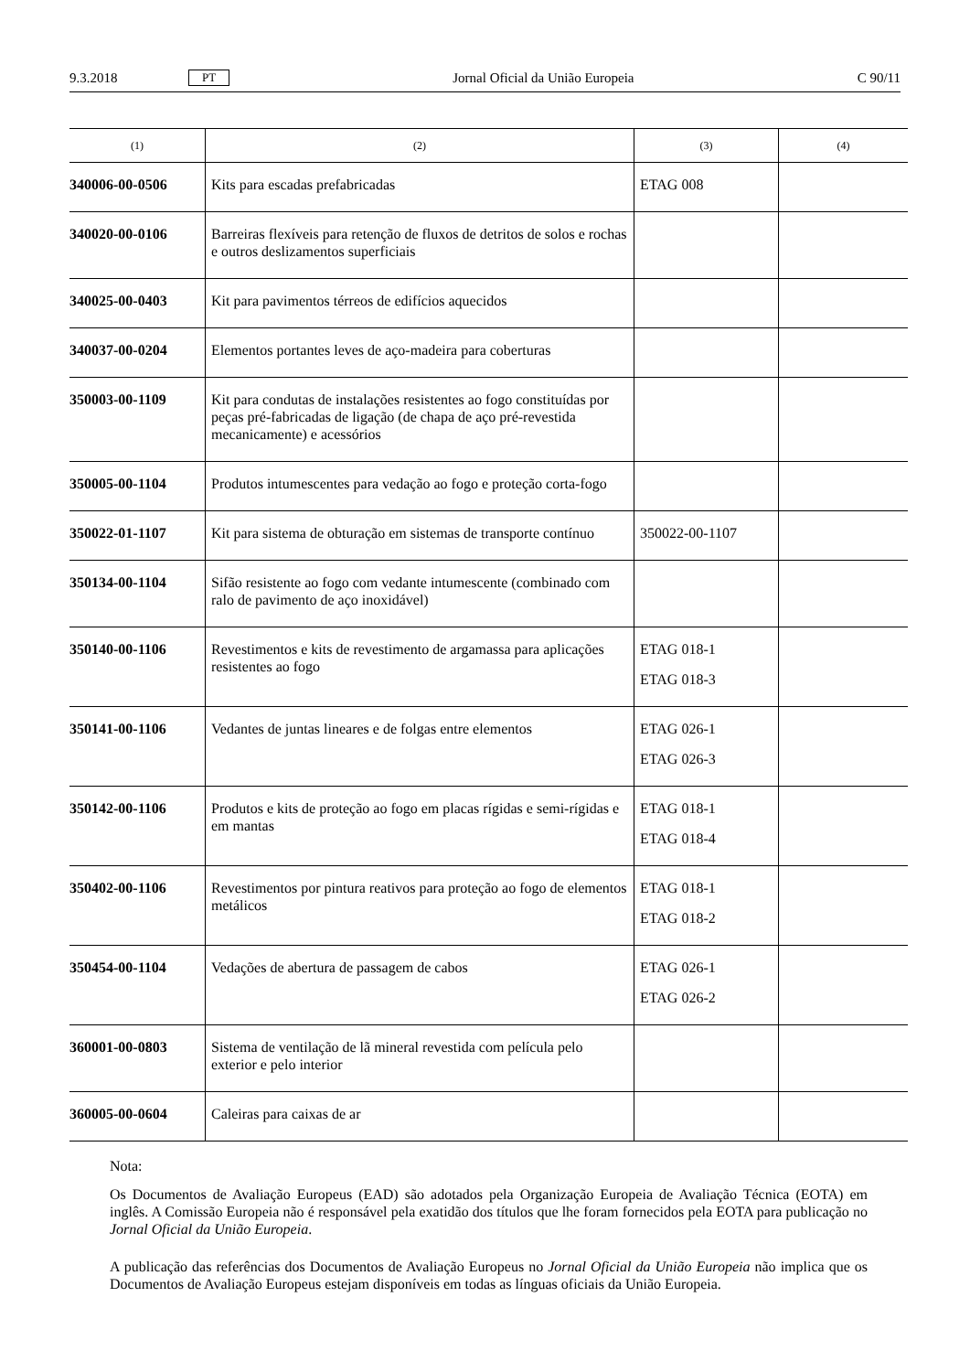9.3.2018 PT Jornal Oficial da União Europeia C 90/11
| (1) | (2) | (3) | (4) |
| --- | --- | --- | --- |
| 340006-00-0506 | Kits para escadas prefabricadas | ETAG 008 | |
| 340020-00-0106 | Barreiras flexíveis para retenção de fluxos de detritos de solos e rochas e outros deslizamentos superficiais | | |
| 340025-00-0403 | Kit para pavimentos térreos de edifícios aquecidos | | |
| 340037-00-0204 | Elementos portantes leves de aço-madeira para coberturas | | |
| 350003-00-1109 | Kit para condutas de instalações resistentes ao fogo constituídas por peças pré-fabricadas de ligação (de chapa de aço pré-revestida mecanicamente) e acessórios | | |
| 350005-00-1104 | Produtos intumescentes para vedação ao fogo e proteção corta-fogo | | |
| 350022-01-1107 | Kit para sistema de obturação em sistemas de transporte contínuo | 350022-00-1107 | |
| 350134-00-1104 | Sifão resistente ao fogo com vedante intumescente (combinado com ralo de pavimento de aço inoxidável) | | |
| 350140-00-1106 | Revestimentos e kits de revestimento de argamassa para aplicações resistentes ao fogo | ETAG 018-1 ETAG 018-3 | |
| 350141-00-1106 | Vedantes de juntas lineares e de folgas entre elementos | ETAG 026-1 ETAG 026-3 | |
| 350142-00-1106 | Produtos e kits de proteção ao fogo em placas rígidas e semi-rígidas e em mantas | ETAG 018-1 ETAG 018-4 | |
| 350402-00-1106 | Revestimentos por pintura reativos para proteção ao fogo de elementos metálicos | ETAG 018-1 ETAG 018-2 | |
| 350454-00-1104 | Vedações de abertura de passagem de cabos | ETAG 026-1 ETAG 026-2 | |
| 360001-00-0803 | Sistema de ventilação de lã mineral revestida com película pelo exterior e pelo interior | | |
| 360005-00-0604 | Caleiras para caixas de ar | | |
Nota:
Os Documentos de Avaliação Europeus (EAD) são adotados pela Organização Europeia de Avaliação Técnica (EOTA) em inglês. A Comissão Europeia não é responsável pela exatidão dos títulos que lhe foram fornecidos pela EOTA para publicação no Jornal Oficial da União Europeia.
A publicação das referências dos Documentos de Avaliação Europeus no Jornal Oficial da União Europeia não implica que os Documentos de Avaliação Europeus estejam disponíveis em todas as línguas oficiais da União Europeia.